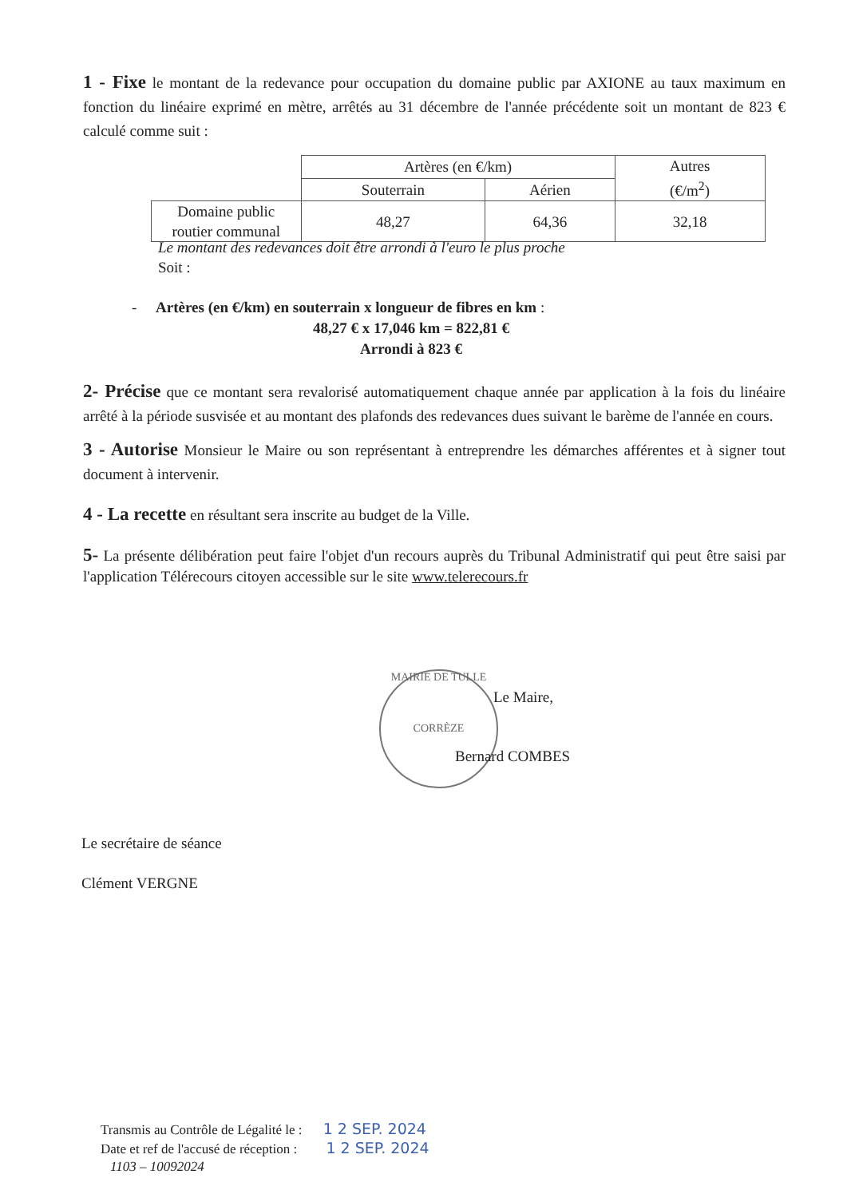1 - Fixe le montant de la redevance pour occupation du domaine public par AXIONE au taux maximum en fonction du linéaire exprimé en mètre, arrêtés au 31 décembre de l'année précédente soit un montant de 823 € calculé comme suit :
| | Artères (en €/km) | | Autres (€/m<sup>2</sup>) |
| | Souterrain | Aérien | |
| Domaine public routier communal | 48,27 | 64,36 | 32,18 |
Le montant des redevances doit être arrondi à l'euro le plus proche
Soit :
- Artères (en €/km) en souterrain x longueur de fibres en km :
48,27 € x 17,046 km = 822,81 €
Arrondi à 823 €
2- Précise que ce montant sera revalorisé automatiquement chaque année par application à la fois du linéaire arrêté à la période susvisée et au montant des plafonds des redevances dues suivant le barème de l'année en cours.
3 - Autorise Monsieur le Maire ou son représentant à entreprendre les démarches afférentes et à signer tout document à intervenir.
4 - La recette en résultant sera inscrite au budget de la Ville.
5- La présente délibération peut faire l'objet d'un recours auprès du Tribunal Administratif qui peut être saisi par l'application Télérecours citoyen accessible sur le site www.telerecours.fr
MAIRIE DE TULLE
CORRÈZE
Le Maire,
Bernard COMBES
Le secrétaire de séance
Clément VERGNE
Transmis au Contrôle de Légalité le : 1 2 SEP. 2024
Date et ref de l'accusé de réception : 1 2 SEP. 2024
1103 – 10092024